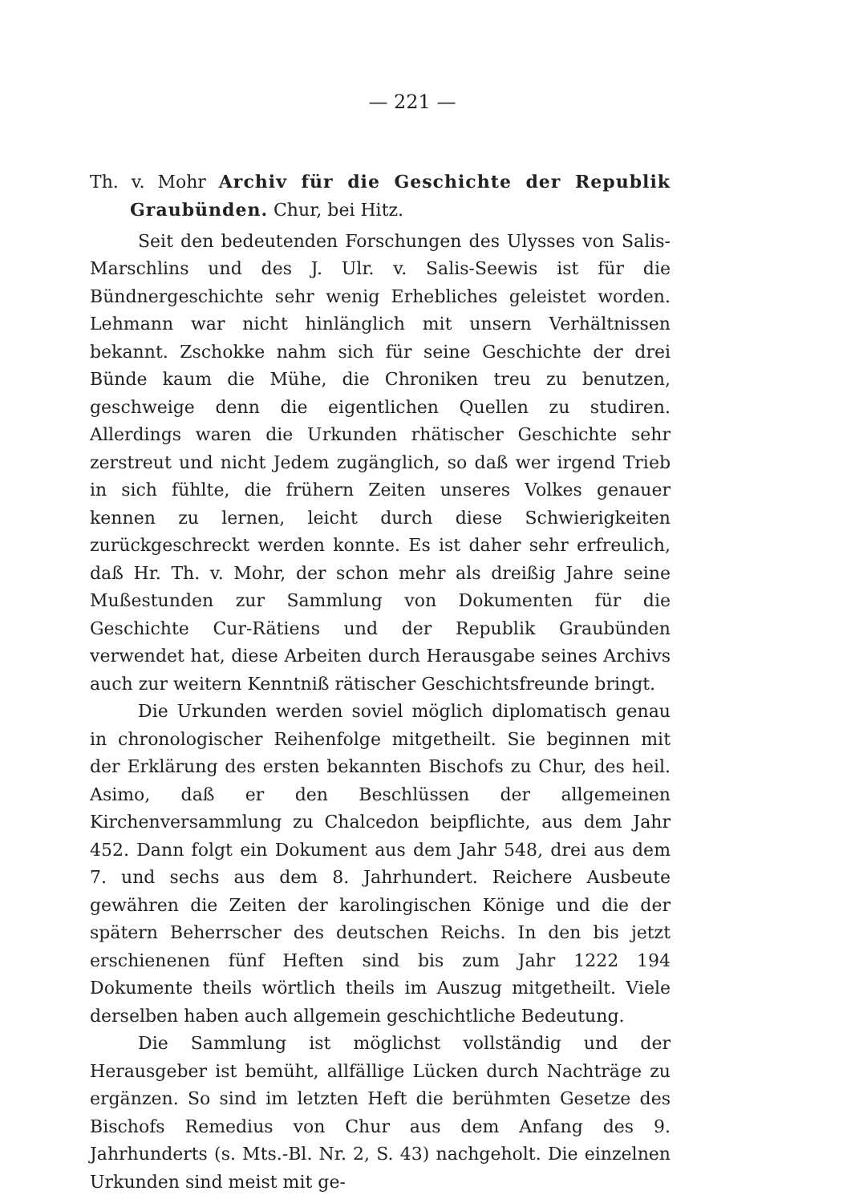— 221 —
Th. v. Mohr Archiv für die Geschichte der Republik Graubünden. Chur, bei Hitz.
Seit den bedeutenden Forschungen des Ulysses von Salis-Marschlins und des J. Ulr. v. Salis-Seewis ist für die Bündnergeschichte sehr wenig Erhebliches geleistet worden. Lehmann war nicht hinlänglich mit unsern Verhältnissen bekannt. Zschokke nahm sich für seine Geschichte der drei Bünde kaum die Mühe, die Chroniken treu zu benutzen, geschweige denn die eigentlichen Quellen zu studiren. Allerdings waren die Urkunden rhätischer Geschichte sehr zerstreut und nicht Jedem zugänglich, so daß wer irgend Trieb in sich fühlte, die frühern Zeiten unseres Volkes genauer kennen zu lernen, leicht durch diese Schwierigkeiten zurückgeschreckt werden konnte. Es ist daher sehr erfreulich, daß Hr. Th. v. Mohr, der schon mehr als dreißig Jahre seine Mußestunden zur Sammlung von Dokumenten für die Geschichte Cur-Rätiens und der Republik Graubünden verwendet hat, diese Arbeiten durch Herausgabe seines Archivs auch zur weitern Kenntniß rätischer Geschichtsfreunde bringt.
Die Urkunden werden soviel möglich diplomatisch genau in chronologischer Reihenfolge mitgetheilt. Sie beginnen mit der Erklärung des ersten bekannten Bischofs zu Chur, des heil. Asimo, daß er den Beschlüssen der allgemeinen Kirchenversammlung zu Chalcedon beipflichte, aus dem Jahr 452. Dann folgt ein Dokument aus dem Jahr 548, drei aus dem 7. und sechs aus dem 8. Jahrhundert. Reichere Ausbeute gewähren die Zeiten der karolingischen Könige und die der spätern Beherrscher des deutschen Reichs. In den bis jetzt erschienenen fünf Heften sind bis zum Jahr 1222 194 Dokumente theils wörtlich theils im Auszug mitgetheilt. Viele derselben haben auch allgemein geschichtliche Bedeutung.
Die Sammlung ist möglichst vollständig und der Herausgeber ist bemüht, allfällige Lücken durch Nachträge zu ergänzen. So sind im letzten Heft die berühmten Gesetze des Bischofs Remedius von Chur aus dem Anfang des 9. Jahrhunderts (s. Mts.-Bl. Nr. 2, S. 43) nachgeholt. Die einzelnen Urkunden sind meist mit ge-